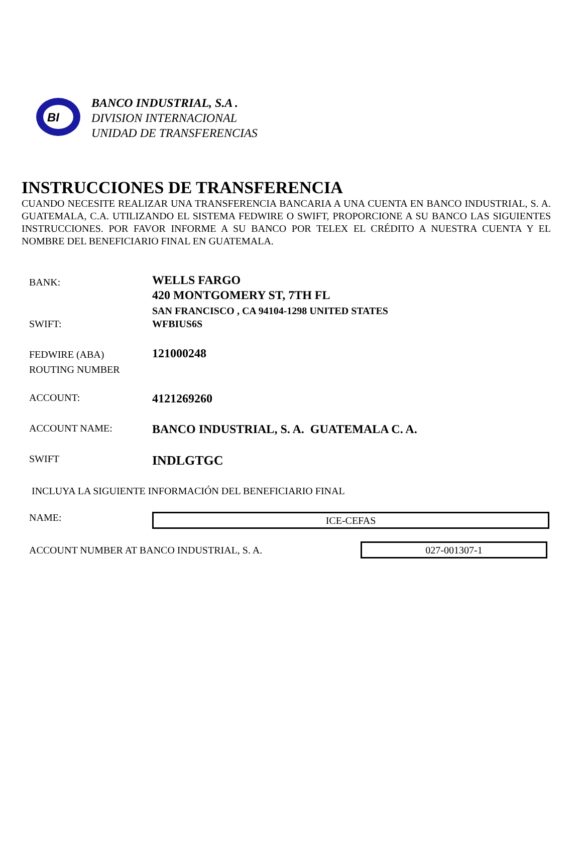BI
BANCO INDUSTRIAL, S.A .
DIVISION INTERNACIONAL
UNIDAD DE TRANSFERENCIAS
INSTRUCCIONES DE TRANSFERENCIA
CUANDO NECESITE REALIZAR UNA TRANSFERENCIA BANCARIA A UNA CUENTA EN BANCO INDUSTRIAL, S. A. GUATEMALA, C.A. UTILIZANDO EL SISTEMA FEDWIRE O SWIFT, PROPORCIONE A SU BANCO LAS SIGUIENTES INSTRUCCIONES. POR FAVOR INFORME A SU BANCO POR TELEX EL CRÉDITO A NUESTRA CUENTA Y EL NOMBRE DEL BENEFICIARIO FINAL EN GUATEMALA.
| BANK: | WELLS FARGO 420 MONTGOMERY ST, 7TH FL SAN FRANCISCO , CA 94104-1298 UNITED STATES |
| SWIFT: | WFBIUS6S |
| FEDWIRE (ABA) ROUTING NUMBER | 121000248 |
| ACCOUNT: | 4121269260 |
| ACCOUNT NAME: | BANCO INDUSTRIAL, S. A. GUATEMALA C. A. |
| SWIFT | INDLGTGC |
| INCLUYA LA SIGUIENTE INFORMACIÓN DEL BENEFICIARIO FINAL | |
| NAME: | ICE-CEFAS |
ACCOUNT NUMBER AT BANCO INDUSTRIAL, S. A.
027-001307-1